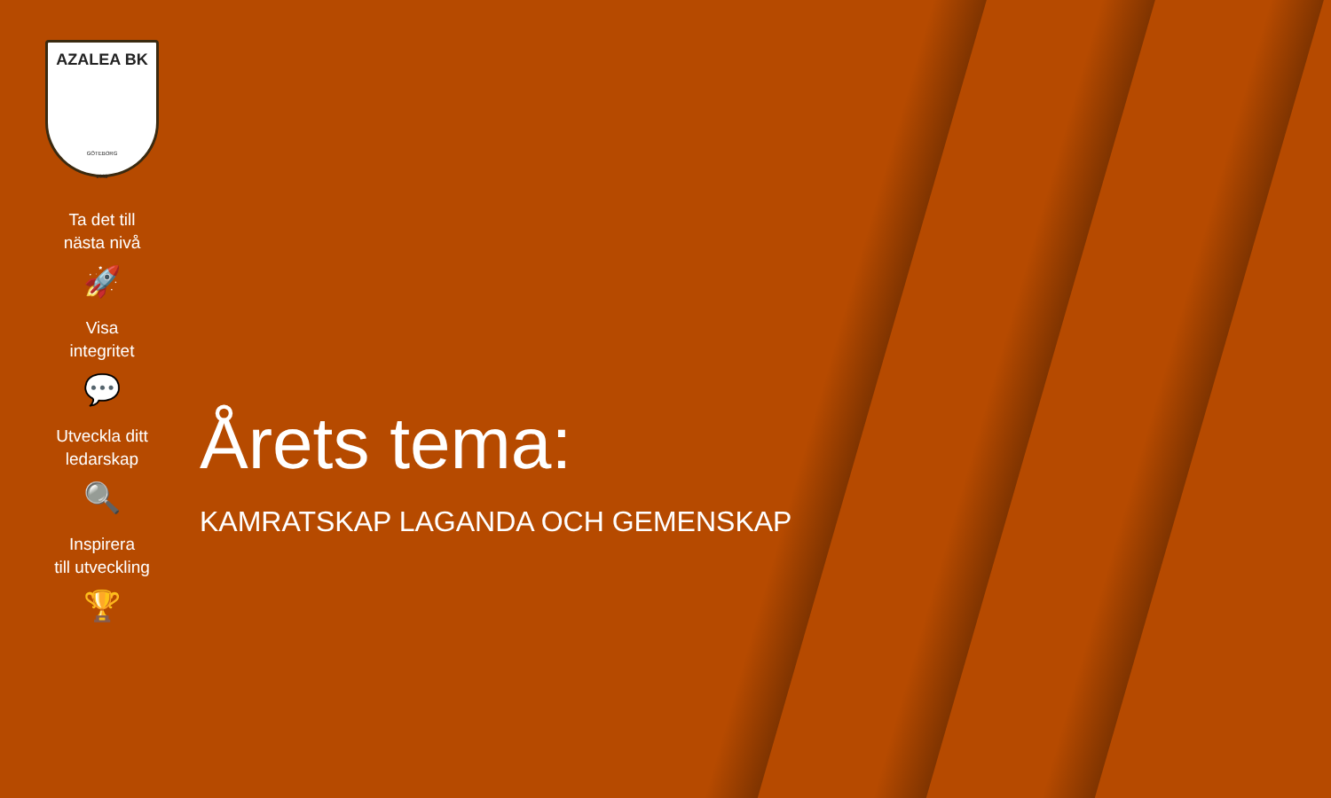AZALEA BK
GÖTEBORG
1992
Ta det till
nästa nivå
🚀
Visa
integritet
💬
Utveckla ditt
ledarskap
🔍
Inspirera
till utveckling
🏆
Årets tema:
KAMRATSKAP LAGANDA OCH GEMENSKAP